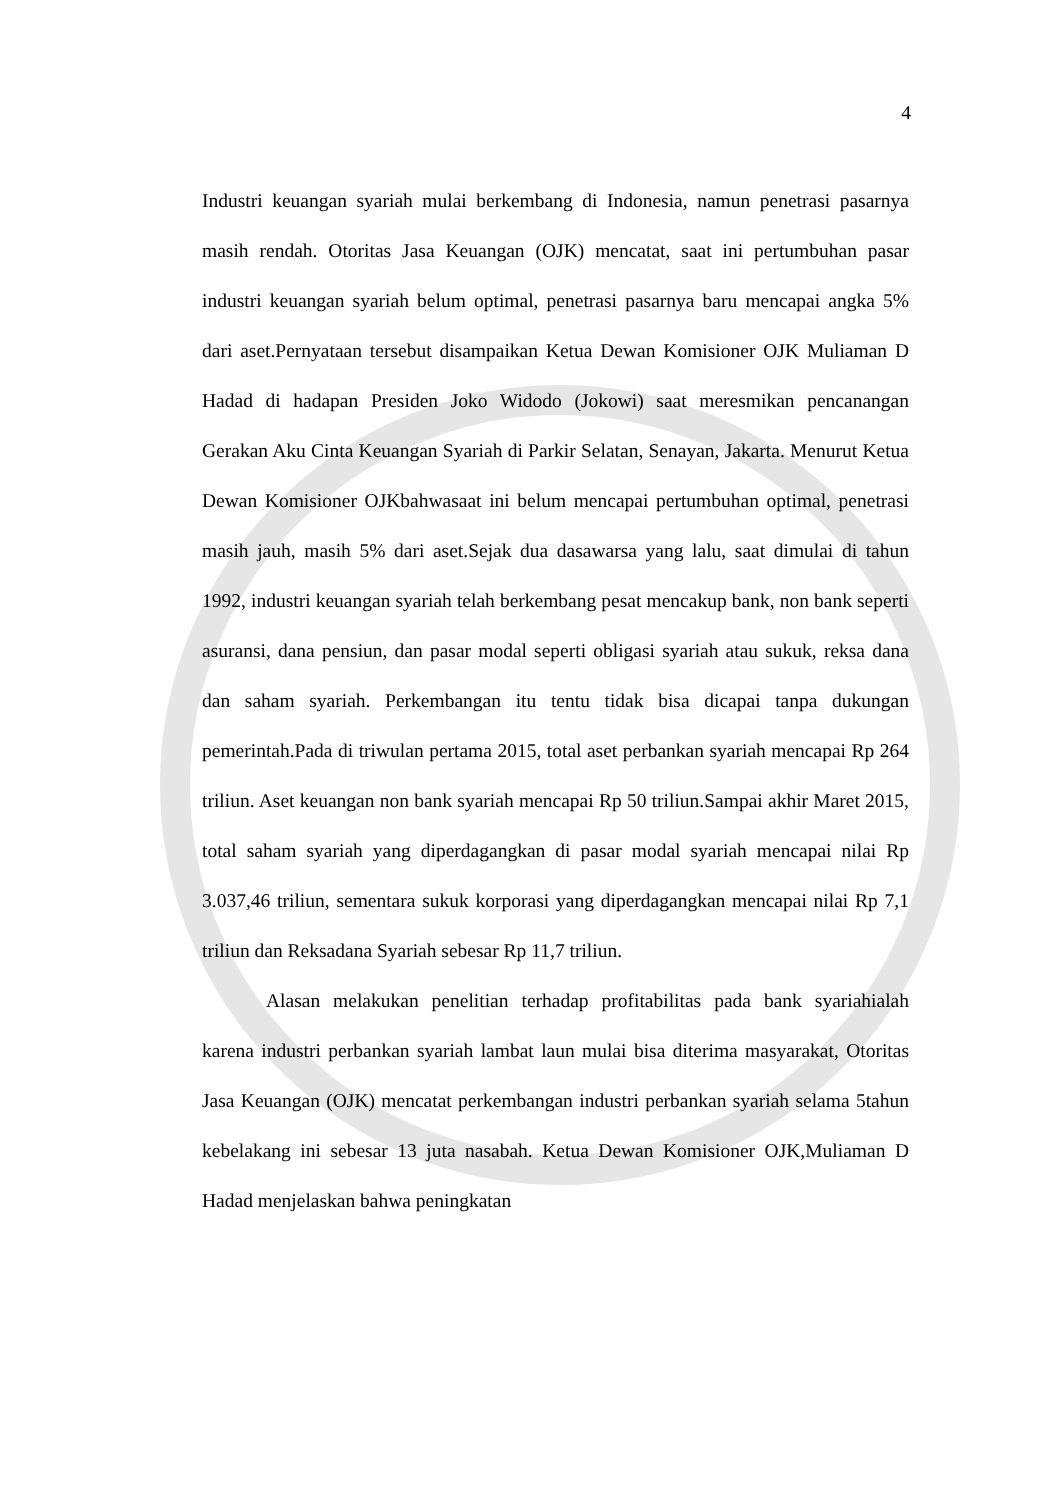4
Industri keuangan syariah mulai berkembang di Indonesia, namun penetrasi pasarnya masih rendah. Otoritas Jasa Keuangan (OJK) mencatat, saat ini pertumbuhan pasar industri keuangan syariah belum optimal, penetrasi pasarnya baru mencapai angka 5% dari aset.Pernyataan tersebut disampaikan Ketua Dewan Komisioner OJK Muliaman D Hadad di hadapan Presiden Joko Widodo (Jokowi) saat meresmikan pencanangan Gerakan Aku Cinta Keuangan Syariah di Parkir Selatan, Senayan, Jakarta. Menurut Ketua Dewan Komisioner OJKbahwasaat ini belum mencapai pertumbuhan optimal, penetrasi masih jauh, masih 5% dari aset.Sejak dua dasawarsa yang lalu, saat dimulai di tahun 1992, industri keuangan syariah telah berkembang pesat mencakup bank, non bank seperti asuransi, dana pensiun, dan pasar modal seperti obligasi syariah atau sukuk, reksa dana dan saham syariah. Perkembangan itu tentu tidak bisa dicapai tanpa dukungan pemerintah.Pada di triwulan pertama 2015, total aset perbankan syariah mencapai Rp 264 triliun. Aset keuangan non bank syariah mencapai Rp 50 triliun.Sampai akhir Maret 2015, total saham syariah yang diperdagangkan di pasar modal syariah mencapai nilai Rp 3.037,46 triliun, sementara sukuk korporasi yang diperdagangkan mencapai nilai Rp 7,1 triliun dan Reksadana Syariah sebesar Rp 11,7 triliun.
Alasan melakukan penelitian terhadap profitabilitas pada bank syariahialah karena industri perbankan syariah lambat laun mulai bisa diterima masyarakat, Otoritas Jasa Keuangan (OJK) mencatat perkembangan industri perbankan syariah selama 5tahun kebelakang ini sebesar 13 juta nasabah. Ketua Dewan Komisioner OJK,Muliaman D Hadad menjelaskan bahwa peningkatan